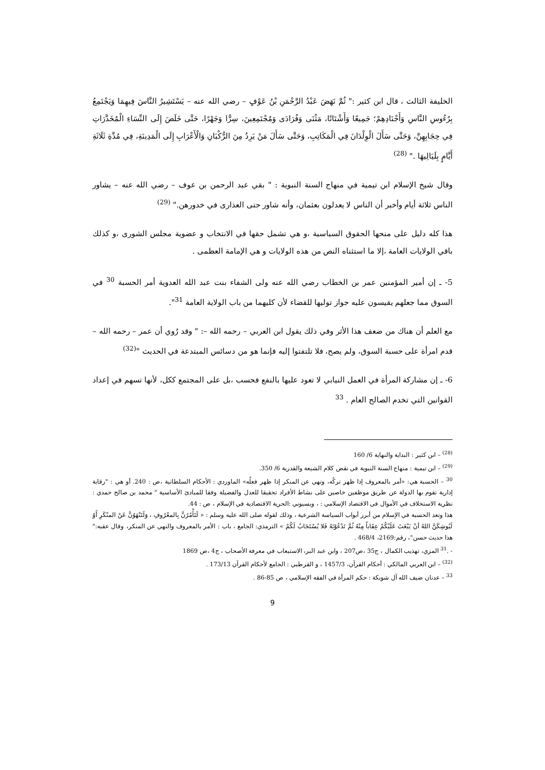الخليفة الثالث ، قال ابن كثير :" ثُمَّ نَهَضَ عَبْدُ الرَّحْمَنِ بْنُ عَوْفٍ – رضي الله عنه – يَسْتَشِيرُ النَّاسَ فِيهِمَا وَيَجْتَمِعُ بِرُءُوسِ النَّاسِ وَأَجْنَادِهِمْ؛ جَمِيعًا وَأَشْتَاتًا، مَثْنَى وَفُرَادَى وَمُجْتَمِعِينَ، سِرًّا وَجَهْرًا، حَتَّى خَلَصَ إِلَى النِّسَاءِ الْمُخَدَّرَاتِ فِي حِجَابِهِنَّ، وَحَتَّى سَأَلَ الْوِلْدَانَ فِي الْمَكَاتِبِ، وَحَتَّى سَأَلَ مَنْ يَرِدُ مِنَ الرُّكْبَانِ وَالْأَعْرَابِ إِلَى الْمَدِينَةِ، فِي مُدَّةِ ثَلَاثَةِ أَيَّامٍ بِلَيَالِيهَا ." <sup>(28)</sup>
وقال شيخ الإسلام ابن تيمية في منهاج السنة النبوية : " بقي عبد الرحمن بن عوف – رضي الله عنه – يشاور الناس ثلاثة أيام وأخبر أن الناس لا يعدلون بعثمان، وأنه شاور حتى العذارى في خدورهن." <sup>(29)</sup>
هذا كله دليل على منحها الحقوق السياسية ،و هي تشمل حقها في الانتخاب و عضوية مجلس الشورى ،و كذلك باقي الولايات العامة ،إلا ما استثناه النص من هذه الولايات و هي الإمامة العظمى .
5- ـ إن أمير المؤمنين عمر بن الخطاب رضي الله عنه ولى الشفاء بنت عبد الله العدوية أمر الحسبة <sup>30</sup> في السوق مما جعلهم يقيسون عليه جواز توليها للقضاء لأن كليهما من باب الولاية العامة <sup>31</sup>".
مع العلم أن هناك من ضعف هذا الأثر وفي ذلك يقول ابن العربي – رحمه الله –: " وقد رُوي أن عمر – رحمه الله – قدم امرأة على حسبة السوق، ولم يصح، فلا تلتفتوا إليه فإنما هو من دسائس المبتدعة في الحديث "<sup>(32)</sup>
6- ـ إن مشاركة المرأة في العمل النيابي لا تعود عليها بالنفع فحسب ،بل على المجتمع ككل، لأنها تسهم في إعداد القوانين التي تخدم الصالح العام . <sup>33</sup>
<sup>(28)</sup> – ابن كثير : البداية والنهاية 6/ 160
<sup>(29)</sup> – ابن تيمية : منهاج السنة النبوية في نقض كلام الشيعة والقدرية 6/ 350.
<sup>30</sup> – الحسبة هي: «أمر بالمعروف إذا ظهر تركُه، ونهي عن المنكر إذا ظهر فعلُه» الماوردي : الأحكام السلطانية ،ص : 240. أو هي : "رقابة إدارية تقوم بها الدولة عن طريق موظفين خاصين على نشاط الأفراد تحقيقا للعدل والفضيلة وفقا للمبادئ الأساسية " محمد بن صالح حمدي : نظرية الاستخلاف في الأموال في الاقتصاد الإسلامي : ، وبسيوني :الحرية الاقتصادية في الإسلام ، ص : 44.
هذا وتعد الحسبة في الإسلام من أبرز أبواب السياسة الشرعية ، وذلك لقوله صلى الله عليه وسلم : « لَتَأْمُرُنَّ بِالمعْرُوفِ ، وَلَتَنْهَوُنَّ عَنْ المنْكَرِ أَوْ لَيُوشِكَنَّ اللهُ أنْ يَبْعَثَ عَلَيْكُمْ عِقَاباً مِنْهُ ثُمَّ تَدْعُوْنَهُ فَلا يُسْتَجَابُ لَكُمْ » الترمذي: الجامع ، باب : الأمر بالمعروف والنهي عن المنكر، وقال عقبه:" هذا حديث حسن"، رقم:2169، 468/4 .
- .<sup>31</sup> المزي، تهذيب الكمال ، ج35 ،ص207 ، وابن عبد البر، الاستيعاب في معرفة الأصحاب ، ج4 ،ص 1869
<sup>(32)</sup> – ابن العربي المالكي : أحكام القرآن، 1457/3 ، و القرطبي : الجامع لأحكام القرآن 173/13 .
<sup>33</sup> – عدنان ضيف الله آل شوبكة : حكم المرأة في الفقه الإسلامي ، ص 85-86 .
9